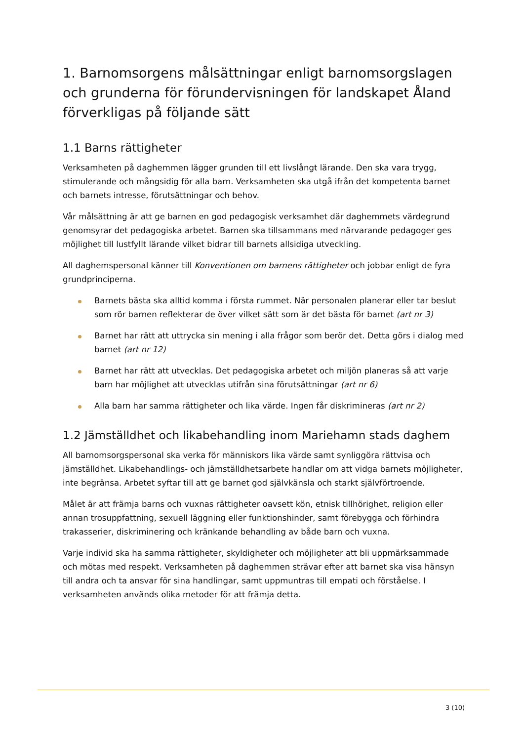1. Barnomsorgens målsättningar enligt barnomsorgslagen och grunderna för förundervisningen för landskapet Åland förverkligas på följande sätt
1.1 Barns rättigheter
Verksamheten på daghemmen lägger grunden till ett livslångt lärande. Den ska vara trygg, stimulerande och mångsidig för alla barn. Verksamheten ska utgå ifrån det kompetenta barnet och barnets intresse, förutsättningar och behov.
Vår målsättning är att ge barnen en god pedagogisk verksamhet där daghemmets värdegrund genomsyrar det pedagogiska arbetet. Barnen ska tillsammans med närvarande pedagoger ges möjlighet till lustfyllt lärande vilket bidrar till barnets allsidiga utveckling.
All daghemspersonal känner till Konventionen om barnens rättigheter och jobbar enligt de fyra grundprinciperna.
Barnets bästa ska alltid komma i första rummet. När personalen planerar eller tar beslut som rör barnen reflekterar de över vilket sätt som är det bästa för barnet (art nr 3)
Barnet har rätt att uttrycka sin mening i alla frågor som berör det. Detta görs i dialog med barnet (art nr 12)
Barnet har rätt att utvecklas. Det pedagogiska arbetet och miljön planeras så att varje barn har möjlighet att utvecklas utifrån sina förutsättningar (art nr 6)
Alla barn har samma rättigheter och lika värde. Ingen får diskrimineras (art nr 2)
1.2 Jämställdhet och likabehandling inom Mariehamn stads daghem
All barnomsorgspersonal ska verka för människors lika värde samt synliggöra rättvisa och jämställdhet. Likabehandlings- och jämställdhetsarbete handlar om att vidga barnets möjligheter, inte begränsa. Arbetet syftar till att ge barnet god självkänsla och starkt självförtroende.
Målet är att främja barns och vuxnas rättigheter oavsett kön, etnisk tillhörighet, religion eller annan trosuppfattning, sexuell läggning eller funktionshinder, samt förebygga och förhindra trakasserier, diskriminering och kränkande behandling av både barn och vuxna.
Varje individ ska ha samma rättigheter, skyldigheter och möjligheter att bli uppmärksammade och mötas med respekt. Verksamheten på daghemmen strävar efter att barnet ska visa hänsyn till andra och ta ansvar för sina handlingar, samt uppmuntras till empati och förståelse. I verksamheten används olika metoder för att främja detta.
3 (10)